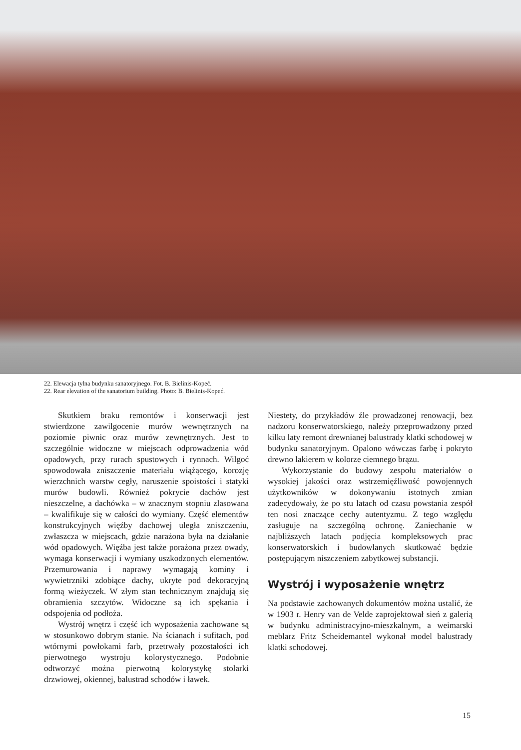22. Elewacja tylna budynku sanatoryjnego. Fot. B. Bielinis-Kopeć.
22. Rear elevation of the sanatorium building. Photo: B. Bielinis-Kopeć.
Skutkiem braku remontów i konserwacji jest stwierdzone zawilgocenie murów wewnętrznych na poziomie piwnic oraz murów zewnętrznych. Jest to szczególnie widoczne w miejscach odprowadzenia wód opadowych, przy rurach spustowych i rynnach. Wilgoć spowodowała zniszczenie materiału wiążącego, korozję wierzchnich warstw cegły, naruszenie spoistości i statyki murów budowli. Również pokrycie dachów jest nieszczelne, a dachówka – w znacznym stopniu zlasowana – kwalifikuje się w całości do wymiany. Część elementów konstrukcyjnych więźby dachowej uległa zniszczeniu, zwłaszcza w miejscach, gdzie narażona była na działanie wód opadowych. Więźba jest także porażona przez owady, wymaga konserwacji i wymiany uszkodzonych elementów. Przemurowania i naprawy wymagają kominy i wywietrzniki zdobiące dachy, ukryte pod dekoracyjną formą wieżyczek. W złym stan technicznym znajdują się obramienia szczytów. Widoczne są ich spękania i odspojenia od podłoża.
Wystrój wnętrz i część ich wyposażenia zachowane są w stosunkowo dobrym stanie. Na ścianach i sufitach, pod wtórnymi powłokami farb, przetrwały pozostałości ich pierwotnego wystroju kolorystycznego. Podobnie odtworzyć można pierwotną kolorystykę stolarki drzwiowej, okiennej, balustrad schodów i ławek.
Niestety, do przykładów źle prowadzonej renowacji, bez nadzoru konserwatorskiego, należy przeprowadzony przed kilku laty remont drewnianej balustrady klatki schodowej w budynku sanatoryjnym. Opalono wówczas farbę i pokryto drewno lakierem w kolorze ciemnego brązu.
Wykorzystanie do budowy zespołu materiałów o wysokiej jakości oraz wstrzemięźliwość powojennych użytkowników w dokonywaniu istotnych zmian zadecydowały, że po stu latach od czasu powstania zespół ten nosi znaczące cechy autentyzmu. Z tego względu zasługuje na szczególną ochronę. Zaniechanie w najbliższych latach podjęcia kompleksowych prac konserwatorskich i budowlanych skutkować będzie postępującym niszczeniem zabytkowej substancji.
Wystrój i wyposażenie wnętrz
Na podstawie zachowanych dokumentów można ustalić, że w 1903 r. Henry van de Velde zaprojektował sień z galerią w budynku administracyjno-mieszkalnym, a weimarski meblarz Fritz Scheidemantel wykonał model balustrady klatki schodowej.
15